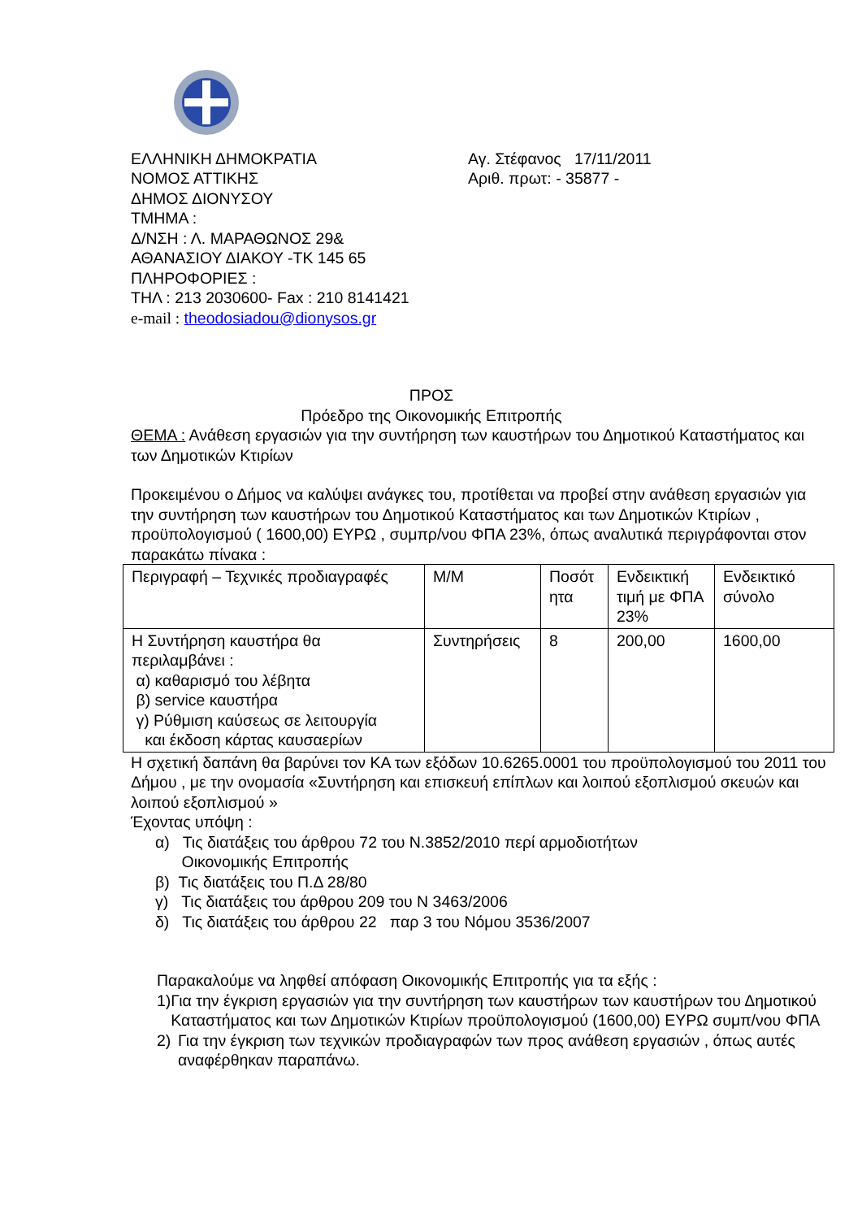ΕΛΛΗΝΙΚΗ ΔΗΜΟΚΡΑΤΙΑ
ΝΟΜΟΣ ΑΤΤΙΚΗΣ
ΔΗΜΟΣ ΔΙΟΝΥΣΟΥ
ΤΜΗΜΑ :
Δ/ΝΣΗ : Λ. ΜΑΡΑΘΩΝΟΣ 29&
ΑΘΑΝΑΣΙΟΥ ΔΙΑΚΟΥ -ΤΚ 145 65
ΠΛΗΡΟΦΟΡΙΕΣ :
ΤΗΛ : 213 2030600- Fax : 210 8141421
e-mail : theodosiadou@dionysos.gr
Αγ. Στέφανος 17/11/2011
Αριθ. πρωτ: - 35877 -
ΠΡΟΣ
Πρόεδρο της Οικονομικής Επιτροπής
ΘΕΜΑ : Ανάθεση εργασιών για την συντήρηση των καυστήρων του Δημοτικού Καταστήματος και των Δημοτικών Κτιρίων
Προκειμένου ο Δήμος να καλύψει ανάγκες του, προτίθεται να προβεί στην ανάθεση εργασιών για την συντήρηση των καυστήρων του Δημοτικού Καταστήματος και των Δημοτικών Κτιρίων , προϋπολογισμού ( 1600,00) ΕΥΡΩ , συμπρ/νου ΦΠΑ 23%, όπως αναλυτικά περιγράφονται στον παρακάτω πίνακα :
| Περιγραφή – Τεχνικές προδιαγραφές | Μ/Μ | Ποσότ ητα | Ενδεικτική τιμή με ΦΠΑ 23% | Ενδεικτικό σύνολο |
| Η Συντήρηση καυστήρα θα περιλαμβάνει : α) καθαρισμό του λέβητα β) service καυστήρα γ) Ρύθμιση καύσεως σε λειτουργία και έκδοση κάρτας καυσαερίων | Συντηρήσεις | 8 | 200,00 | 1600,00 |
Η σχετική δαπάνη θα βαρύνει τον ΚΑ των εξόδων 10.6265.0001 του προϋπολογισμού του 2011 του Δήμου , με την ονομασία «Συντήρηση και επισκευή επίπλων και λοιπού εξοπλισμού σκευών και λοιπού εξοπλισμού »
Έχοντας υπόψη :
α) Τις διατάξεις του άρθρου 72 του Ν.3852/2010 περί αρμοδιοτήτων
Οικονομικής Επιτροπής
β) Τις διατάξεις του Π.Δ 28/80
γ) Τις διατάξεις του άρθρου 209 του Ν 3463/2006
δ) Τις διατάξεις του άρθρου 22 παρ 3 του Νόμου 3536/2007
Παρακαλούμε να ληφθεί απόφαση Οικονομικής Επιτροπής για τα εξής :
1) Για την έγκριση εργασιών για την συντήρηση των καυστήρων των καυστήρων του Δημοτικού Καταστήματος και των Δημοτικών Κτιρίων προϋπολογισμού (1600,00) ΕΥΡΩ συμπ/νου ΦΠΑ
2) Για την έγκριση των τεχνικών προδιαγραφών των προς ανάθεση εργασιών , όπως αυτές αναφέρθηκαν παραπάνω.